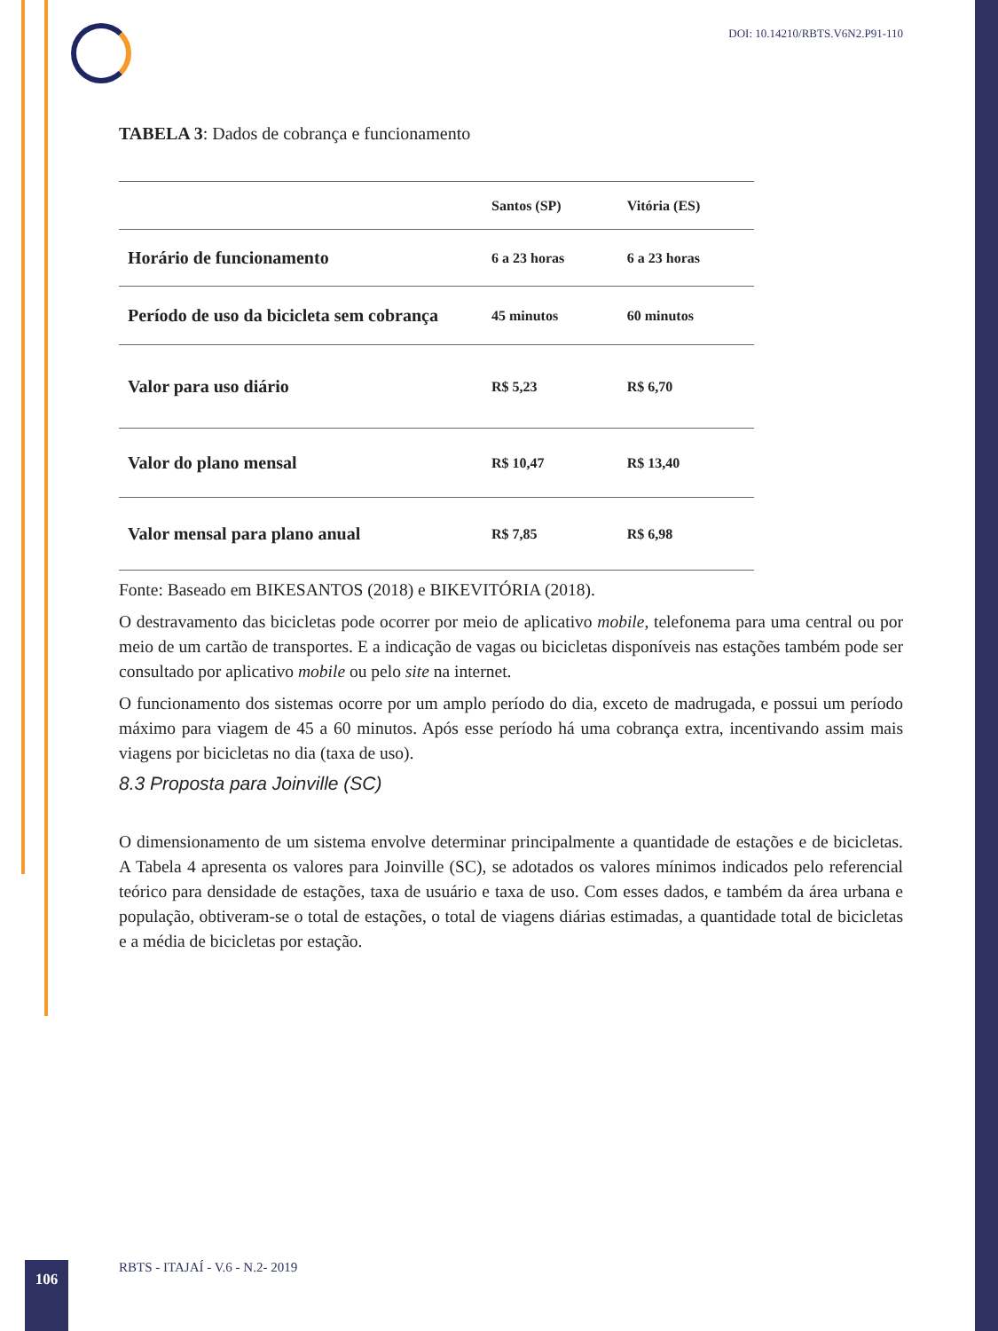DOI: 10.14210/RBTS.V6N2.P91-110
TABELA 3: Dados de cobrança e funcionamento
| | Santos (SP) | Vitória (ES) |
| --- | --- | --- |
| Horário de funcionamento | 6 a 23 horas | 6 a 23 horas |
| Período de uso da bicicleta sem cobrança | 45 minutos | 60 minutos |
| Valor para uso diário | R$ 5,23 | R$ 6,70 |
| Valor do plano mensal | R$ 10,47 | R$ 13,40 |
| Valor mensal para plano anual | R$ 7,85 | R$ 6,98 |
Fonte: Baseado em BIKESANTOS (2018) e BIKEVITÓRIA (2018).
O destravamento das bicicletas pode ocorrer por meio de aplicativo mobile, telefonema para uma central ou por meio de um cartão de transportes. E a indicação de vagas ou bicicletas disponíveis nas estações também pode ser consultado por aplicativo mobile ou pelo site na internet.
O funcionamento dos sistemas ocorre por um amplo período do dia, exceto de madrugada, e possui um período máximo para viagem de 45 a 60 minutos. Após esse período há uma cobrança extra, incentivando assim mais viagens por bicicletas no dia (taxa de uso).
8.3 Proposta para Joinville (SC)
O dimensionamento de um sistema envolve determinar principalmente a quantidade de estações e de bicicletas. A Tabela 4 apresenta os valores para Joinville (SC), se adotados os valores mínimos indicados pelo referencial teórico para densidade de estações, taxa de usuário e taxa de uso. Com esses dados, e também da área urbana e população, obtiveram-se o total de estações, o total de viagens diárias estimadas, a quantidade total de bicicletas e a média de bicicletas por estação.
106
RBTS - ITAJAÍ - V.6 - N.2- 2019